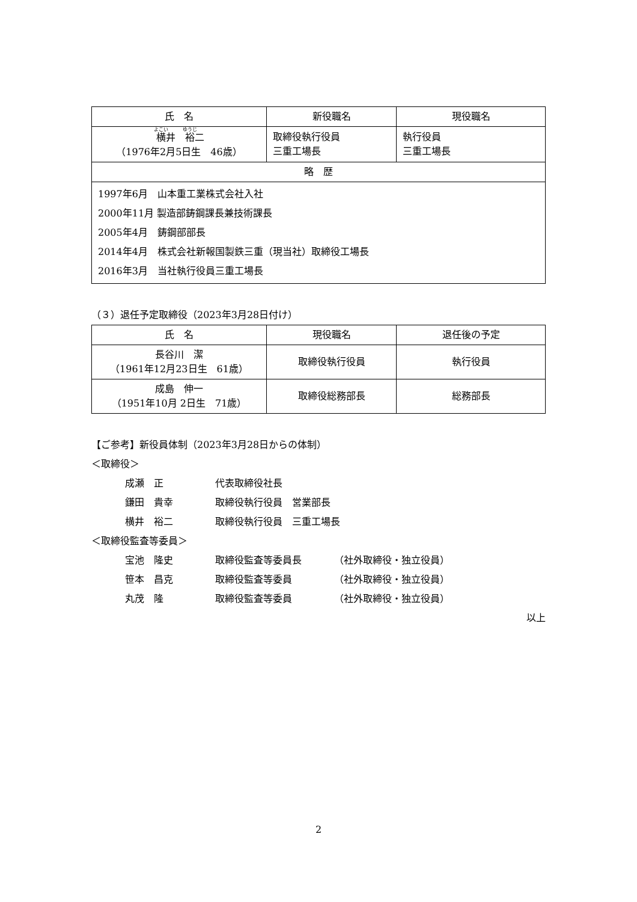| 氏 名 | 新役職名 | 現役職名 |
| --- | --- | --- |
| 横 井 裕 二 （1976年2月5日生 46歳） | 取締役執行役員 三重工場長 | 執行役員 三重工場長 |
| 略 歴 | | |
| 1997年6月 山本重工業株式会社入社 2000年11月 製造部鋳鋼課長兼技術課長 2005年4月 鋳鋼部部長 2014年4月 株式会社新報国製鉄三重（現当社）取締役工場長 2016年3月 当社執行役員三重工場長 | | |
（３）退任予定取締役（2023年3月28日付け）
| 氏 名 | 現役職名 | 退任後の予定 |
| --- | --- | --- |
| 長谷川 潔 （1961年12月23日生 61歳） | 取締役執行役員 | 執行役員 |
| 成島 伸一 （1951年10月 2日生 71歳） | 取締役総務部長 | 総務部長 |
【ご参考】新役員体制（2023年3月28日からの体制）
＜取締役＞
成瀬　正 代表取締役社長
鎌田　貴幸 取締役執行役員　営業部長
横井　裕二 取締役執行役員　三重工場長
＜取締役監査等委員＞
宝池　隆史 取締役監査等委員長 （社外取締役・独立役員）
笹本　昌克 取締役監査等委員 （社外取締役・独立役員）
丸茂　隆 取締役監査等委員 （社外取締役・独立役員）
以上
2